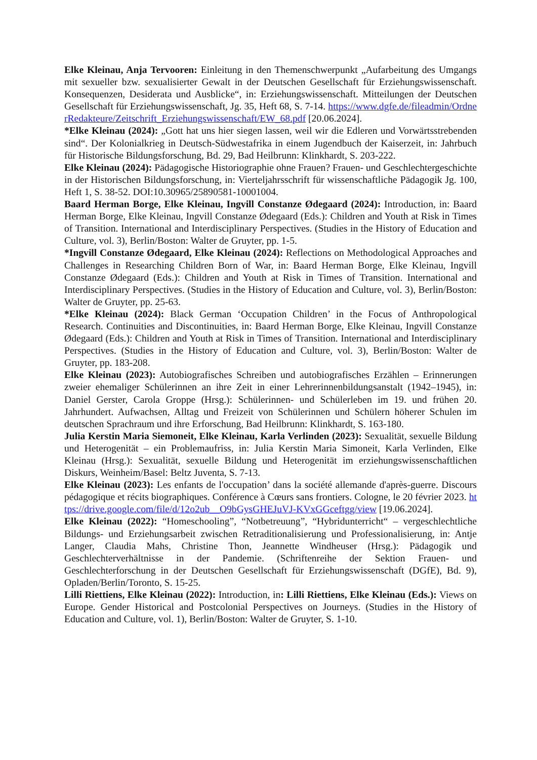Elke Kleinau, Anja Tervooren: Einleitung in den Themenschwerpunkt „Aufarbeitung des Umgangs mit sexueller bzw. sexualisierter Gewalt in der Deutschen Gesellschaft für Erziehungswissenschaft. Konsequenzen, Desiderata und Ausblicke“, in: Erziehungswissenschaft. Mitteilungen der Deutschen Gesellschaft für Erziehungswissenschaft, Jg. 35, Heft 68, S. 7-14. https://www.dgfe.de/fileadmin/OrdnerRedakteure/Zeitschrift_Erziehungswissenschaft/EW_68.pdf [20.06.2024].
*Elke Kleinau (2024): „Gott hat uns hier siegen lassen, weil wir die Edleren und Vorwärtsstrebenden sind“. Der Kolonialkrieg in Deutsch-Südwestafrika in einem Jugendbuch der Kaiserzeit, in: Jahrbuch für Historische Bildungsforschung, Bd. 29, Bad Heilbrunn: Klinkhardt, S. 203-222.
Elke Kleinau (2024): Pädagogische Historiographie ohne Frauen? Frauen- und Geschlechtergeschichte in der Historischen Bildungsforschung, in: Vierteljahrsschrift für wissenschaftliche Pädagogik Jg. 100, Heft 1, S. 38-52. DOI:10.30965/25890581-10001004.
Baard Herman Borge, Elke Kleinau, Ingvill Constanze Ødegaard (2024): Introduction, in: Baard Herman Borge, Elke Kleinau, Ingvill Constanze Ødegaard (Eds.): Children and Youth at Risk in Times of Transition. International and Interdisciplinary Perspectives. (Studies in the History of Education and Culture, vol. 3), Berlin/Boston: Walter de Gruyter, pp. 1-5.
*Ingvill Constanze Ødegaard, Elke Kleinau (2024): Reflections on Methodological Approaches and Challenges in Researching Children Born of War, in: Baard Herman Borge, Elke Kleinau, Ingvill Constanze Ødegaard (Eds.): Children and Youth at Risk in Times of Transition. International and Interdisciplinary Perspectives. (Studies in the History of Education and Culture, vol. 3), Berlin/Boston: Walter de Gruyter, pp. 25-63.
*Elke Kleinau (2024): Black German ‘Occupation Children’ in the Focus of Anthropological Research. Continuities and Discontinuities, in: Baard Herman Borge, Elke Kleinau, Ingvill Constanze Ødegaard (Eds.): Children and Youth at Risk in Times of Transition. International and Interdisciplinary Perspectives. (Studies in the History of Education and Culture, vol. 3), Berlin/Boston: Walter de Gruyter, pp. 183-208.
Elke Kleinau (2023): Autobiografisches Schreiben und autobiografisches Erzählen – Erinnerungen zweier ehemaliger Schülerinnen an ihre Zeit in einer Lehrerinnenbildungsanstalt (1942–1945), in: Daniel Gerster, Carola Groppe (Hrsg.): Schülerinnen- und Schülerleben im 19. und frühen 20. Jahrhundert. Aufwachsen, Alltag und Freizeit von Schülerinnen und Schülern höherer Schulen im deutschen Sprachraum und ihre Erforschung, Bad Heilbrunn: Klinkhardt, S. 163-180.
Julia Kerstin Maria Siemoneit, Elke Kleinau, Karla Verlinden (2023): Sexualität, sexuelle Bildung und Heterogenität – ein Problemaufriss, in: Julia Kerstin Maria Simoneit, Karla Verlinden, Elke Kleinau (Hrsg.): Sexualität, sexuelle Bildung und Heterogenität im erziehungswissenschaftlichen Diskurs, Weinheim/Basel: Beltz Juventa, S. 7-13.
Elke Kleinau (2023): Les enfants de l'occupation’ dans la société allemande d'après-guerre. Discours pédagogique et récits biographiques. Conférence à Cœurs sans frontiers. Cologne, le 20 février 2023. https://drive.google.com/file/d/12o2ub__O9bGysGHEJuVJ-KVxGGceftgg/view [19.06.2024].
Elke Kleinau (2022): “Homeschooling”, “Notbetreuung”, “Hybridunterricht“ – vergeschlechtliche Bildungs- und Erziehungsarbeit zwischen Retraditionalisierung und Professionalisierung, in: Antje Langer, Claudia Mahs, Christine Thon, Jeannette Windheuser (Hrsg.): Pädagogik und Geschlechterverhältnisse in der Pandemie. (Schriftenreihe der Sektion Frauen- und Geschlechterforschung in der Deutschen Gesellschaft für Erziehungswissenschaft (DGfE), Bd. 9), Opladen/Berlin/Toronto, S. 15-25.
Lilli Riettiens, Elke Kleinau (2022): Introduction, in: Lilli Riettiens, Elke Kleinau (Eds.): Views on Europe. Gender Historical and Postcolonial Perspectives on Journeys. (Studies in the History of Education and Culture, vol. 1), Berlin/Boston: Walter de Gruyter, S. 1-10.